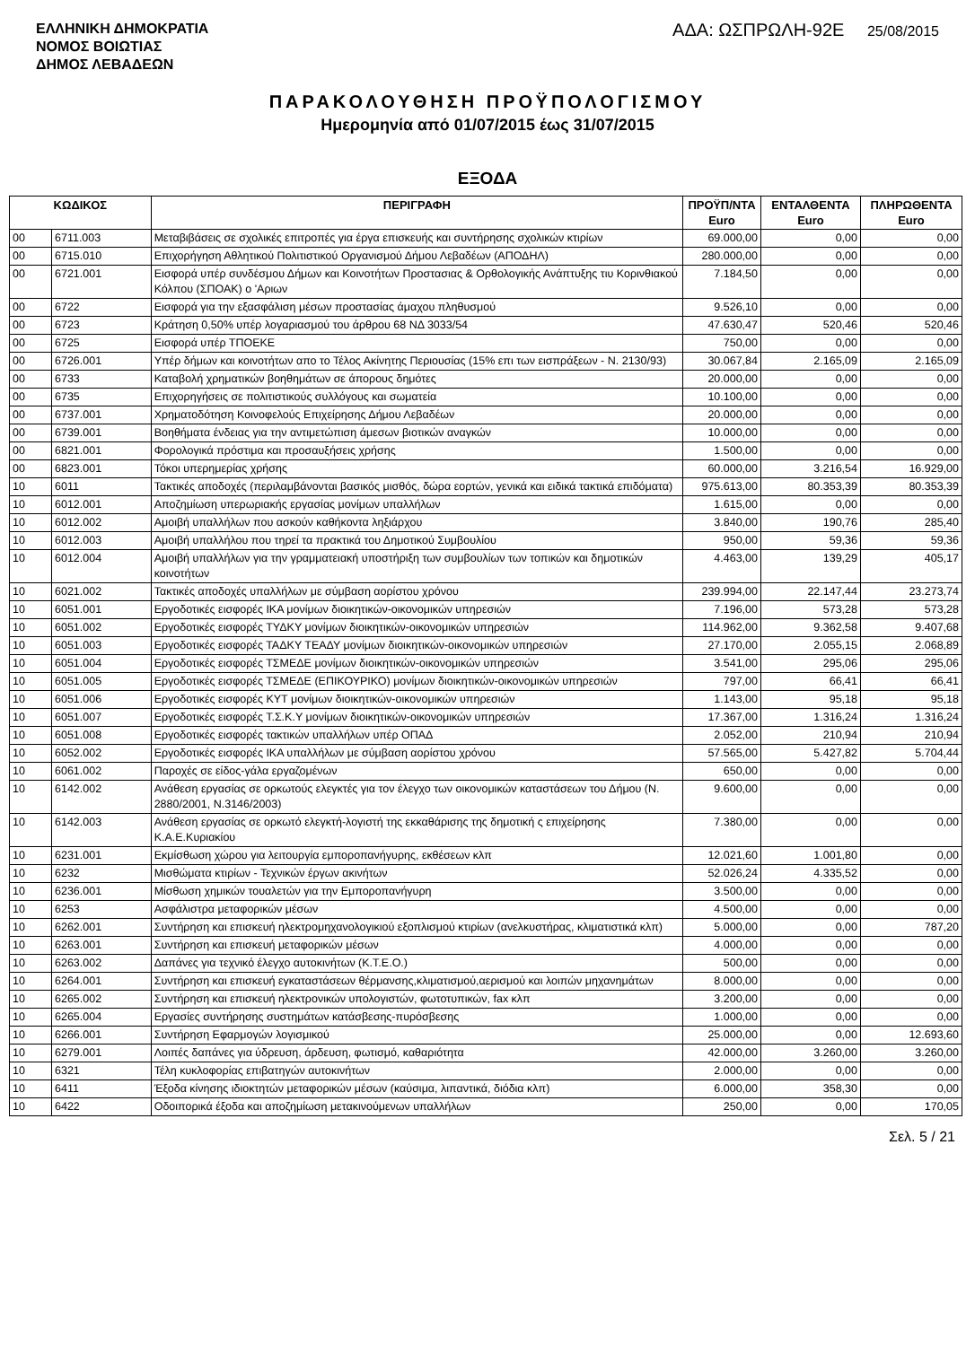ΕΛΛΗΝΙΚΗ ΔΗΜΟΚΡΑΤΙΑ
ΝΟΜΟΣ ΒΟΙΩΤΙΑΣ
ΔΗΜΟΣ ΛΕΒΑΔΕΩΝ
ΑΔΑ: ΩΣΠΡΩΛΗ-92Ε 25/08/2015
ΠΑΡΑΚΟΛΟΥΘΗΣΗ ΠΡΟΫΠΟΛΟΓΙΣΜΟΥ
Ημερομηνία από 01/07/2015 έως 31/07/2015
ΕΞΟΔΑ
| ΚΩΔΙΚΟΣ | | ΠΕΡΙΓΡΑΦΗ | ΠΡΟΫΠ/ΝΤΑ Euro | ΕΝΤΑΛΘΕΝΤΑ Euro | ΠΛΗΡΩΘΕΝΤΑ Euro |
| --- | --- | --- | --- | --- | --- |
| 00 | 6711.003 | Μεταβιβάσεις σε σχολικές επιτροπές για έργα επισκευής και συντήρησης σχολικών κτιρίων | 69.000,00 | 0,00 | 0,00 |
| 00 | 6715.010 | Επιχορήγηση Αθλητικού Πολιτιστικού Οργανισμού Δήμου Λεβαδέων (ΑΠΟΔΗΛ) | 280.000,00 | 0,00 | 0,00 |
| 00 | 6721.001 | Εισφορά υπέρ συνδέσμου Δήμων και Κοινοτήτων Προστασιας & Ορθολογικής Ανάπτυξης τιυ Κορινθιακού Κόλπου (ΣΠΟΑΚ) ο 'Αριων | 7.184,50 | 0,00 | 0,00 |
| 00 | 6722 | Εισφορά για την εξασφάλιση μέσων προστασίας άμαχου πληθυσμού | 9.526,10 | 0,00 | 0,00 |
| 00 | 6723 | Κράτηση 0,50% υπέρ λογαριασμού του άρθρου 68 ΝΔ 3033/54 | 47.630,47 | 520,46 | 520,46 |
| 00 | 6725 | Εισφορά υπέρ ΤΠΟΕΚΕ | 750,00 | 0,00 | 0,00 |
| 00 | 6726.001 | Υπέρ δήμων και κοινοτήτων απο το Τέλος Ακίνητης Περιουσίας (15% επι των εισπράξεων - Ν. 2130/93) | 30.067,84 | 2.165,09 | 2.165,09 |
| 00 | 6733 | Καταβολή χρηματικών βοηθημάτων σε άπορους δημότες | 20.000,00 | 0,00 | 0,00 |
| 00 | 6735 | Επιχορηγήσεις σε πολιτιστικούς συλλόγους και σωματεία | 10.100,00 | 0,00 | 0,00 |
| 00 | 6737.001 | Χρηματοδότηση Κοινοφελούς Επιχείρησης Δήμου Λεβαδέων | 20.000,00 | 0,00 | 0,00 |
| 00 | 6739.001 | Βοηθήματα ένδειας για την αντιμετώπιση άμεσων βιοτικών αναγκών | 10.000,00 | 0,00 | 0,00 |
| 00 | 6821.001 | Φορολογικά πρόστιμα και προσαυξήσεις χρήσης | 1.500,00 | 0,00 | 0,00 |
| 00 | 6823.001 | Τόκοι υπερημερίας χρήσης | 60.000,00 | 3.216,54 | 16.929,00 |
| 10 | 6011 | Τακτικές αποδοχές (περιλαμβάνονται βασικός μισθός, δώρα εορτών, γενικά και ειδικά τακτικά επιδόματα) | 975.613,00 | 80.353,39 | 80.353,39 |
| 10 | 6012.001 | Αποζημίωση υπερωριακής εργασίας μονίμων υπαλλήλων | 1.615,00 | 0,00 | 0,00 |
| 10 | 6012.002 | Αμοιβή υπαλλήλων που ασκούν καθήκοντα ληξιάρχου | 3.840,00 | 190,76 | 285,40 |
| 10 | 6012.003 | Αμοιβή υπαλλήλου που τηρεί τα πρακτικά του Δημοτικού Συμβουλίου | 950,00 | 59,36 | 59,36 |
| 10 | 6012.004 | Αμοιβή υπαλλήλων για την γραμματειακή υποστήριξη των συμβουλίων των τοπικών και δημοτικών κοινοτήτων | 4.463,00 | 139,29 | 405,17 |
| 10 | 6021.002 | Τακτικές αποδοχές υπαλλήλων με σύμβαση αορίστου χρόνου | 239.994,00 | 22.147,44 | 23.273,74 |
| 10 | 6051.001 | Εργοδοτικές εισφορές ΙΚΑ μονίμων διοικητικών-οικονομικών υπηρεσιών | 7.196,00 | 573,28 | 573,28 |
| 10 | 6051.002 | Εργοδοτικές εισφορές ΤΥΔΚΥ μονίμων διοικητικών-οικονομικών υπηρεσιών | 114.962,00 | 9.362,58 | 9.407,68 |
| 10 | 6051.003 | Εργοδοτικές εισφορές ΤΑΔΚΥ ΤΕΑΔΥ μονίμων διοικητικών-οικονομικών υπηρεσιών | 27.170,00 | 2.055,15 | 2.068,89 |
| 10 | 6051.004 | Εργοδοτικές εισφορές ΤΣΜΕΔΕ μονίμων διοικητικών-οικονομικών υπηρεσιών | 3.541,00 | 295,06 | 295,06 |
| 10 | 6051.005 | Εργοδοτικές εισφορές ΤΣΜΕΔΕ (ΕΠΙΚΟΥΡΙΚΟ) μονίμων διοικητικών-οικονομικών υπηρεσιών | 797,00 | 66,41 | 66,41 |
| 10 | 6051.006 | Εργοδοτικές εισφορές ΚΥΤ μονίμων διοικητικών-οικονομικών υπηρεσιών | 1.143,00 | 95,18 | 95,18 |
| 10 | 6051.007 | Εργοδοτικές εισφορές Τ.Σ.Κ.Υ μονίμων διοικητικών-οικονομικών υπηρεσιών | 17.367,00 | 1.316,24 | 1.316,24 |
| 10 | 6051.008 | Εργοδοτικές εισφορές τακτικών υπαλλήλων υπέρ ΟΠΑΔ | 2.052,00 | 210,94 | 210,94 |
| 10 | 6052.002 | Εργοδοτικές εισφορές ΙΚΑ υπαλλήλων με σύμβαση αορίστου χρόνου | 57.565,00 | 5.427,82 | 5.704,44 |
| 10 | 6061.002 | Παροχές σε είδος-γάλα εργαζομένων | 650,00 | 0,00 | 0,00 |
| 10 | 6142.002 | Ανάθεση εργασίας σε ορκωτούς ελεγκτές για τον έλεγχο των οικονομικών καταστάσεων του Δήμου (Ν. 2880/2001, Ν.3146/2003) | 9.600,00 | 0,00 | 0,00 |
| 10 | 6142.003 | Ανάθεση εργασίας σε ορκωτό ελεγκτή-λογιστή της εκκαθάρισης της δημοτική ς επιχείρησης Κ.Α.Ε.Κυριακίου | 7.380,00 | 0,00 | 0,00 |
| 10 | 6231.001 | Εκμίσθωση χώρου για λειτουργία εμποροπανήγυρης, εκθέσεων κλπ | 12.021,60 | 1.001,80 | 0,00 |
| 10 | 6232 | Μισθώματα κτιρίων - Τεχνικών έργων ακινήτων | 52.026,24 | 4.335,52 | 0,00 |
| 10 | 6236.001 | Μίσθωση χημικών τουαλετών για την Εμποροπανήγυρη | 3.500,00 | 0,00 | 0,00 |
| 10 | 6253 | Ασφάλιστρα μεταφορικών μέσων | 4.500,00 | 0,00 | 0,00 |
| 10 | 6262.001 | Συντήρηση και επισκευή ηλεκτρομηχανολογικιού εξοπλισμού κτιρίων (ανελκυστήρας, κλιματιστικά κλπ) | 5.000,00 | 0,00 | 787,20 |
| 10 | 6263.001 | Συντήρηση και επισκευή μεταφορικών μέσων | 4.000,00 | 0,00 | 0,00 |
| 10 | 6263.002 | Δαπάνες για τεχνικό έλεγχο αυτοκινήτων (Κ.Τ.Ε.Ο.) | 500,00 | 0,00 | 0,00 |
| 10 | 6264.001 | Συντήρηση και επισκευή εγκαταστάσεων θέρμανσης,κλιματισμού,αερισμού και λοιπών μηχανημάτων | 8.000,00 | 0,00 | 0,00 |
| 10 | 6265.002 | Συντήρηση και επισκευή ηλεκτρονικών υπολογιστών, φωτοτυπικών, fax κλπ | 3.200,00 | 0,00 | 0,00 |
| 10 | 6265.004 | Εργασίες συντήρησης συστημάτων κατάσβεσης-πυρόσβεσης | 1.000,00 | 0,00 | 0,00 |
| 10 | 6266.001 | Συντήρηση Εφαρμογών λογισμικού | 25.000,00 | 0,00 | 12.693,60 |
| 10 | 6279.001 | Λοιπές δαπάνες για ύδρευση, άρδευση, φωτισμό, καθαριότητα | 42.000,00 | 3.260,00 | 3.260,00 |
| 10 | 6321 | Τέλη κυκλοφορίας επιβατηγών αυτοκινήτων | 2.000,00 | 0,00 | 0,00 |
| 10 | 6411 | Έξοδα κίνησης ιδιοκτητών μεταφορικών μέσων (καύσιμα, λιπαντικά, διόδια κλπ) | 6.000,00 | 358,30 | 0,00 |
| 10 | 6422 | Οδοιπορικά έξοδα και αποζημίωση μετακινούμενων υπαλλήλων | 250,00 | 0,00 | 170,05 |
Σελ. 5 / 21